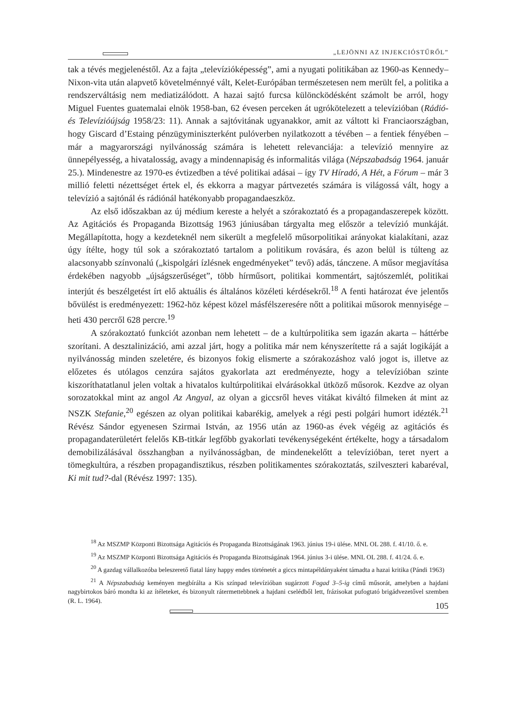„LEJÖNNI AZ INJEKCIÓSTŰRŐL”
tak a tévés megjelenéstől. Az a fajta „televízióképesség”, ami a nyugati politikában az 1960-as Kennedy–Nixon-vita után alapvető követelménnyé vált, Kelet-Európában természetesen nem merült fel, a politika a rendszerváltásig nem mediatizálódott. A hazai sajtó furcsa különcködésként számolt be arról, hogy Miguel Fuentes guatemalai elnök 1958-ban, 62 évesen perceken át ugrókötelezett a televízióban (Rádió- és Televízióújság 1958/23: 11). Annak a sajtóvitának ugyanakkor, amit az váltott ki Franciaországban, hogy Giscard d’Estaing pénzügyminiszterként pulóverben nyilatkozott a tévében – a fentiek fényében – már a magyarországi nyilvánosság számára is lehetett relevanciája: a televízió mennyire az ünnepélyesség, a hivatalosság, avagy a mindennapiság és informalitás világa (Népszabadság 1964. január 25.). Mindenestre az 1970-es évtizedben a tévé politikai adásai – így TV Híradó, A Hét, a Fórum – már 3 millió feletti nézettséget értek el, és ekkorra a magyar pártvezetés számára is világossá vált, hogy a televízió a sajtónál és rádiónál hatékonyabb propagandaeszköz.
Az első időszakban az új médium kereste a helyét a szórakoztató és a propagandaszerepek között. Az Agitációs és Propaganda Bizottság 1963 júniusában tárgyalta meg először a televízió munkáját. Megállapította, hogy a kezdeteknél nem sikerült a megfelelő műsorpolitikai arányokat kialakítani, azaz úgy ítélte, hogy túl sok a szórakoztató tartalom a politikum rovására, és azon belül is túlteng az alacsonyabb színvonalú („kispolgári ízlésnek engedményeket” tevő) adás, tánczene. A műsor megjavítása érdekében nagyobb „újságszerűséget”, több hírműsort, politikai kommentárt, sajtószemlét, politikai interjút és beszélgetést írt elő aktuális és általános közéleti kérdésekről.<sup>18</sup> A fenti határozat éve jelentős bővülést is eredményezett: 1962-höz képest közel másfélszeresére nőtt a politikai műsorok mennyisége – heti 430 percről 628 percre.<sup>19</sup>
A szórakoztató funkciót azonban nem lehetett – de a kultúrpolitika sem igazán akarta – háttérbe szorítani. A desztalinizáció, ami azzal járt, hogy a politika már nem kényszerítette rá a saját logikáját a nyilvánosság minden szeletére, és bizonyos fokig elismerte a szórakozáshoz való jogot is, illetve az előzetes és utólagos cenzúra sajátos gyakorlata azt eredményezte, hogy a televízióban szinte kiszoríthatatlanul jelen voltak a hivatalos kultúrpolitikai elvárásokkal ütköző műsorok. Kezdve az olyan sorozatokkal mint az angol Az Angyal, az olyan a giccsről heves vitákat kiváltó filmeken át mint az NSZK Stefanie,<sup>20</sup> egészen az olyan politikai kabarékig, amelyek a régi pesti polgári humort idézték.<sup>21</sup> Révész Sándor egyenesen Szirmai István, az 1956 után az 1960-as évek végéig az agitációs és propagandaterületért felelős KB-titkár legfőbb gyakorlati tevékenységeként értékelte, hogy a társadalom demobilizálásával összhangban a nyilvánosságban, de mindenekelőtt a televízióban, teret nyert a tömegkultúra, a részben propagandisztikus, részben politikamentes szórakoztatás, szilveszteri kabaréval, Ki mit tud?-dal (Révész 1997: 135).
<sup>18</sup> Az MSZMP Központi Bizottsága Agitációs és Propaganda Bizottságának 1963. június 19-i ülése. MNL OL 288. f. 41/10. ő. e.
<sup>19</sup> Az MSZMP Központi Bizottsága Agitációs és Propaganda Bizottságának 1964. június 3-i ülése. MNL OL 288. f. 41/24. ő. e.
<sup>20</sup> A gazdag vállalkozóba beleszerető fiatal lány happy endes történetét a giccs mintapéldányaként támadta a hazai kritika (Pándi 1963)
<sup>21</sup> A Népszabadság keményen megbírálta a Kis színpad televízióban sugárzott Fogad 3–5-ig című műsorát, amelyben a hajdani nagybirtokos báró mondta ki az ítéleteket, és bizonyult rátermettebbnek a hajdani cselédből lett, frázisokat pufogtató brigádvezetővel szemben (R. L. 1964).
105